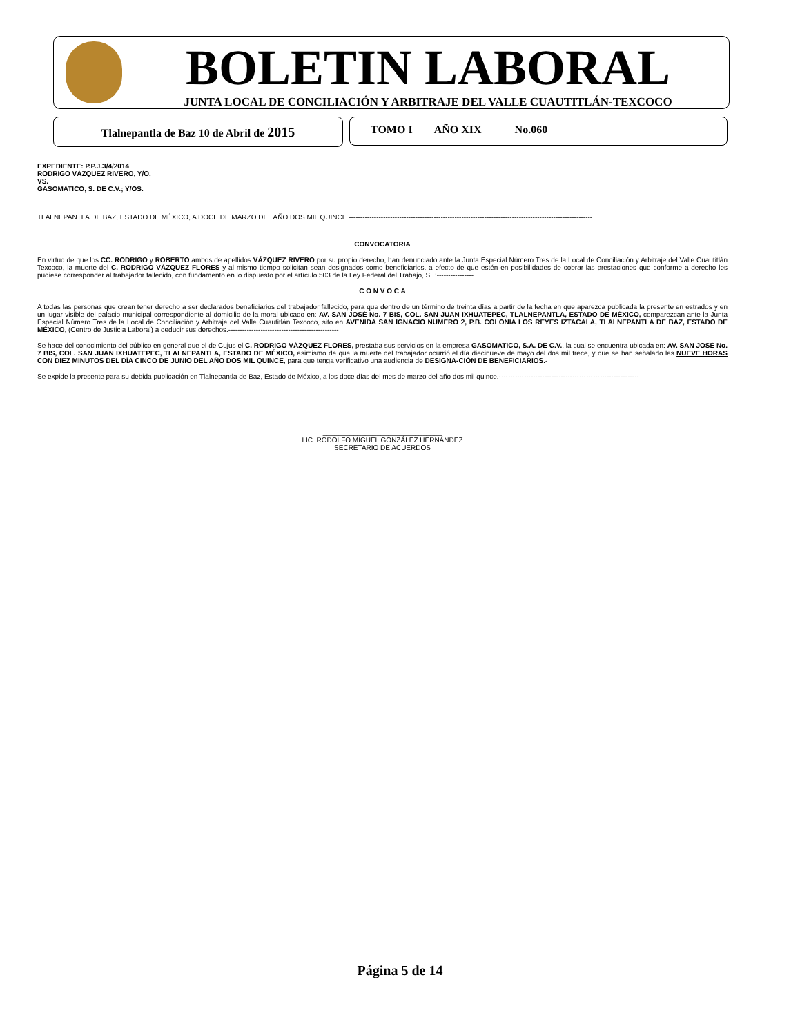BOLETIN LABORAL
JUNTA LOCAL DE CONCILIACIÓN Y ARBITRAJE DEL VALLE CUAUTITLÁN-TEXCOCO
Tlalnepantla de Baz 10 de Abril de 2015 TOMO I AÑO XIX No.060
EXPEDIENTE: P.P.J.3/4/2014
RODRIGO VÁZQUEZ RIVERO, Y/O.
VS.
GASOMATICO, S. DE C.V.; Y/OS.
TLALNEPANTLA DE BAZ, ESTADO DE MÉXICO, A DOCE DE MARZO DEL AÑO DOS MIL QUINCE.----------------------------------------------------------------------------------------------------------
CONVOCATORIA
En virtud de que los CC. RODRIGO y ROBERTO ambos de apellidos VÁZQUEZ RIVERO por su propio derecho, han denunciado ante la Junta Especial Número Tres de la Local de Conciliación y Arbitraje del Valle Cuautitlán Texcoco, la muerte del C. RODRIGO VÁZQUEZ FLORES y al mismo tiempo solicitan sean designados como beneficiarios, a efecto de que estén en posibilidades de cobrar las prestaciones que conforme a derecho les pudiese corresponder al trabajador fallecido, con fundamento en lo dispuesto por el artículo 503 de la Ley Federal del Trabajo, SE:----------------
C O N V O C A
A todas las personas que crean tener derecho a ser declarados beneficiarios del trabajador fallecido, para que dentro de un término de treinta días a partir de la fecha en que aparezca publicada la presente en estrados y en un lugar visible del palacio municipal correspondiente al domicilio de la moral ubicado en: AV. SAN JOSÉ No. 7 BIS, COL. SAN JUAN IXHUATEPEC, TLALNEPANTLA, ESTADO DE MÉXICO, comparezcan ante la Junta Especial Número Tres de la Local de Conciliación y Arbitraje del Valle Cuautitlán Texcoco, sito en AVENIDA SAN IGNACIO NUMERO 2, P.B. COLONIA LOS REYES IZTACALA, TLALNEPANTLA DE BAZ, ESTADO DE MÉXICO, (Centro de Justicia Laboral) a deducir sus derechos.------------------------------------------------
Se hace del conocimiento del público en general que el de Cujus el C. RODRIGO VÁZQUEZ FLORES, prestaba sus servicios en la empresa GASOMATICO, S.A. DE C.V., la cual se encuentra ubicada en: AV. SAN JOSÉ No. 7 BIS, COL. SAN JUAN IXHUATEPEC, TLALNEPANTLA, ESTADO DE MÉXICO, asimismo de que la muerte del trabajador ocurrió el día diecinueve de mayo del dos mil trece, y que se han señalado las NUEVE HORAS CON DIEZ MINUTOS DEL DÍA CINCO DE JUNIO DEL AÑO DOS MIL QUINCE, para que tenga verificativo una audiencia de DESIGNA-CIÓN DE BENEFICIARIOS.-
Se expide la presente para su debida publicación en Tlalnepantla de Baz, Estado de México, a los doce días del mes de marzo del año dos mil quince.-------------------------------------------------------------
_______________________________
LIC. RODOLFO MIGUEL GONZÁLEZ HERNÁNDEZ
SECRETARIO DE ACUERDOS
Página 5 de 14